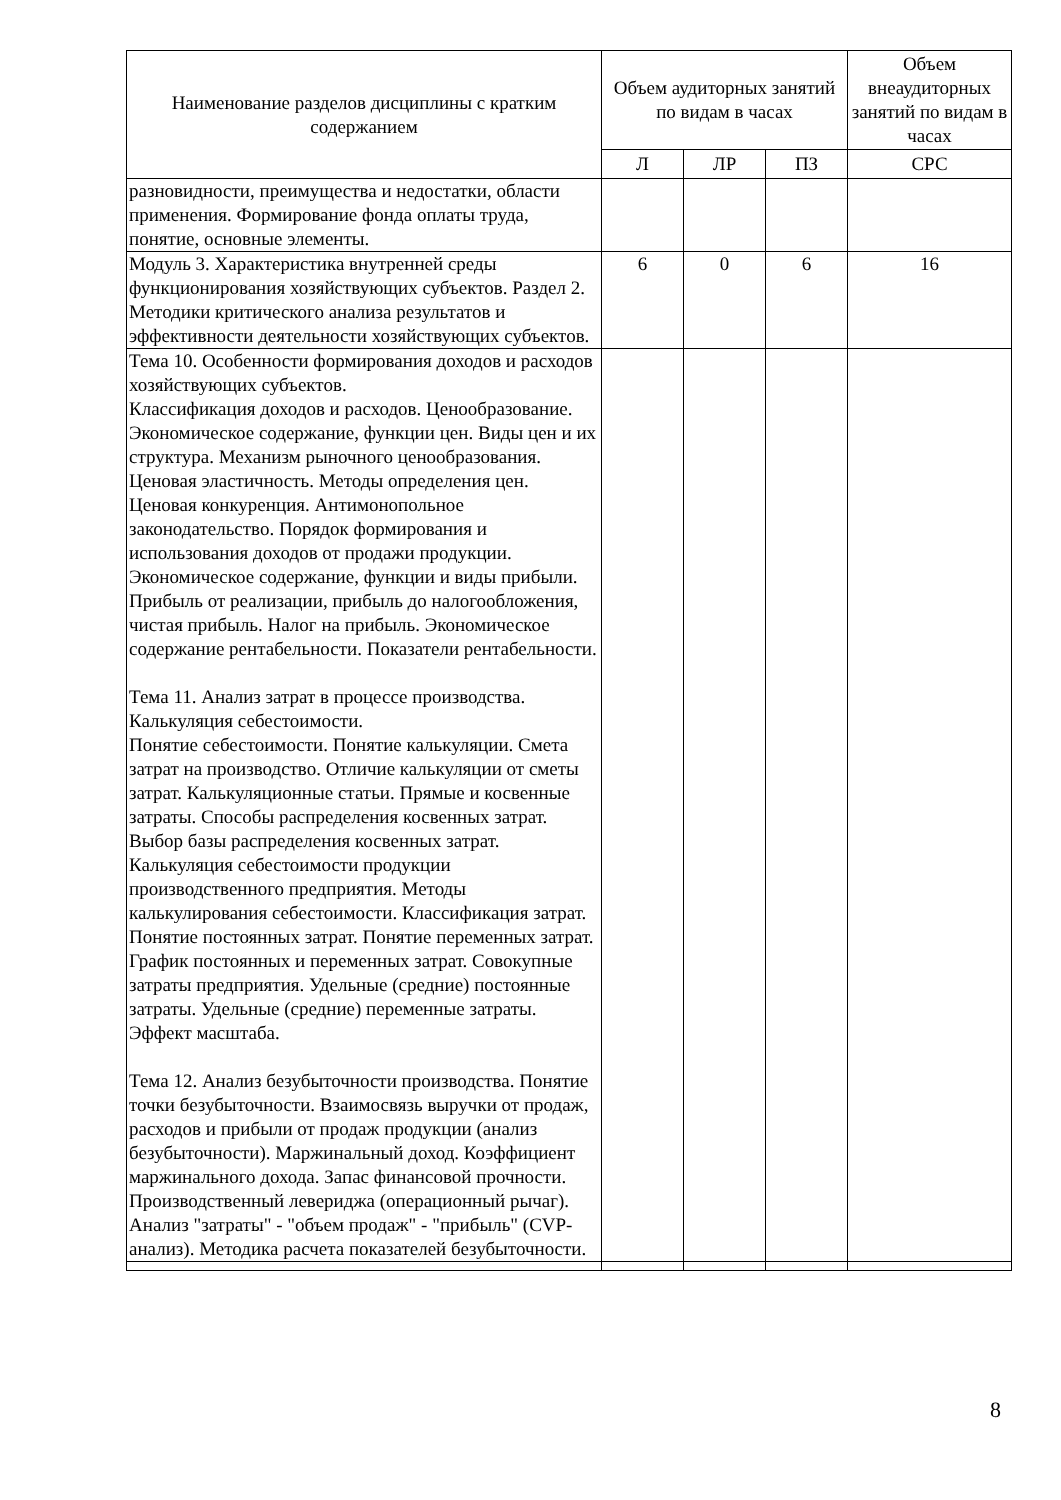| Наименование разделов дисциплины с кратким содержанием | Объем аудиторных занятий по видам в часах | | | Объем внеаудиторных занятий по видам в часах |
| --- | --- | --- | --- | --- |
| | Л | ЛР | ПЗ | СРС |
| разновидности, преимущества и недостатки, области применения. Формирование фонда оплаты труда, понятие, основные элементы. | | | | |
| Модуль 3. Характеристика внутренней среды функционирования хозяйствующих субъектов. Раздел 2. Методики критического анализа результатов и эффективности деятельности хозяйствующих субъектов. | 6 | 0 | 6 | 16 |
| Тема 10. Особенности формирования доходов и расходов хозяйствующих субъектов. Классификация доходов и расходов. Ценообразование. Экономическое содержание, функции цен. Виды цен и их структура. Механизм рыночного ценообразования. Ценовая эластичность. Методы определения цен. Ценовая конкуренция. Антимонопольное законодательство. Порядок формирования и использования доходов от продажи продукции. Экономическое содержание, функции и виды прибыли. Прибыль от реализации, прибыль до налогообложения, чистая прибыль. Налог на прибыль. Экономическое содержание рентабельности. Показатели рентабельности. Тема 11. Анализ затрат в процессе производства. Калькуляция себестоимости. Понятие себестоимости. Понятие калькуляции. Смета затрат на производство. Отличие калькуляции от сметы затрат. Калькуляционные статьи. Прямые и косвенные затраты. Способы распределения косвенных затрат. Выбор базы распределения косвенных затрат. Калькуляция себестоимости продукции производственного предприятия. Методы калькулирования себестоимости. Классификация затрат. Понятие постоянных затрат. Понятие переменных затрат. График постоянных и переменных затрат. Совокупные затраты предприятия. Удельные (средние) постоянные затраты. Удельные (средние) переменные затраты. Эффект масштаба. Тема 12. Анализ безубыточности производства. Понятие точки безубыточности. Взаимосвязь выручки от продаж, расходов и прибыли от продаж продукции (анализ безубыточности). Маржинальный доход. Коэффициент маржинального дохода. Запас финансовой прочности. Производственный левериджа (операционный рычаг). Анализ "затраты" - "объем продаж" - "прибыль" (CVP-анализ). Методика расчета показателей безубыточности. | | | | |
8